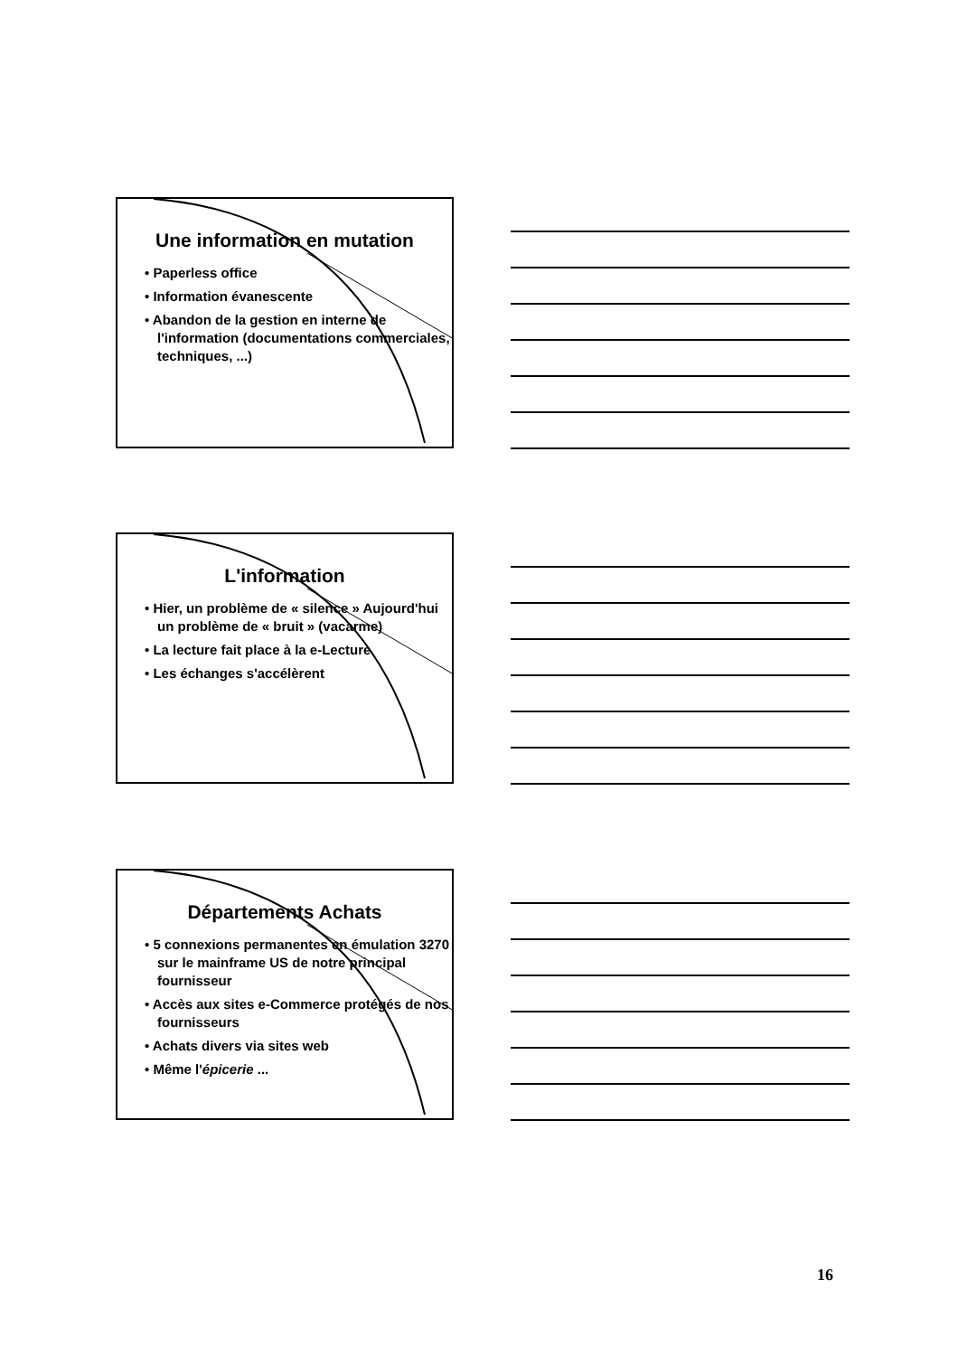Une information en mutation
• Paperless office
• Information évanescente
• Abandon de la gestion en interne de l'information (documentations commerciales, techniques, ...)
L'information
• Hier, un problème de « silence » Aujourd'hui un problème de « bruit » (vacarme)
• La lecture fait place à la e-Lecture
• Les échanges s'accélèrent
Départements Achats
• 5 connexions permanentes en émulation 3270 sur le mainframe US de notre principal fournisseur
• Accès aux sites e-Commerce protégés de nos fournisseurs
• Achats divers via sites web
• Même l'épicerie ...
16